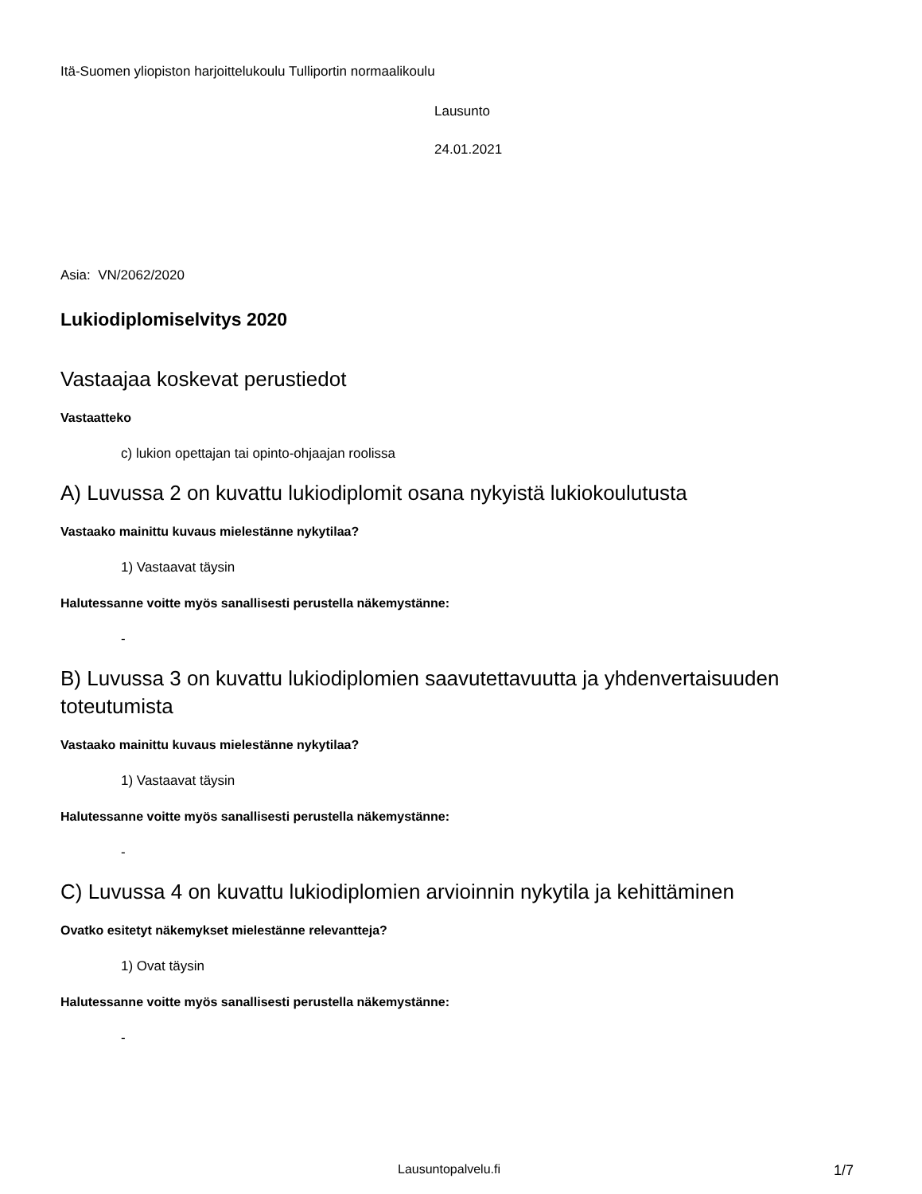Itä-Suomen yliopiston harjoittelukoulu Tulliportin normaalikoulu
Lausunto
24.01.2021
Asia: VN/2062/2020
Lukiodiplomiselvitys 2020
Vastaajaa koskevat perustiedot
Vastaatteko
c) lukion opettajan tai opinto-ohjaajan roolissa
A) Luvussa 2 on kuvattu lukiodiplomit osana nykyistä lukiokoulutusta
Vastaako mainittu kuvaus mielestänne nykytilaa?
1) Vastaavat täysin
Halutessanne voitte myös sanallisesti perustella näkemystänne:
-
B) Luvussa 3 on kuvattu lukiodiplomien saavutettavuutta ja yhdenvertaisuuden toteutumista
Vastaako mainittu kuvaus mielestänne nykytilaa?
1) Vastaavat täysin
Halutessanne voitte myös sanallisesti perustella näkemystänne:
-
C) Luvussa 4 on kuvattu lukiodiplomien arvioinnin nykytila ja kehittäminen
Ovatko esitetyt näkemykset mielestänne relevantteja?
1) Ovat täysin
Halutessanne voitte myös sanallisesti perustella näkemystänne:
-
Lausuntopalvelu.fi 1/7